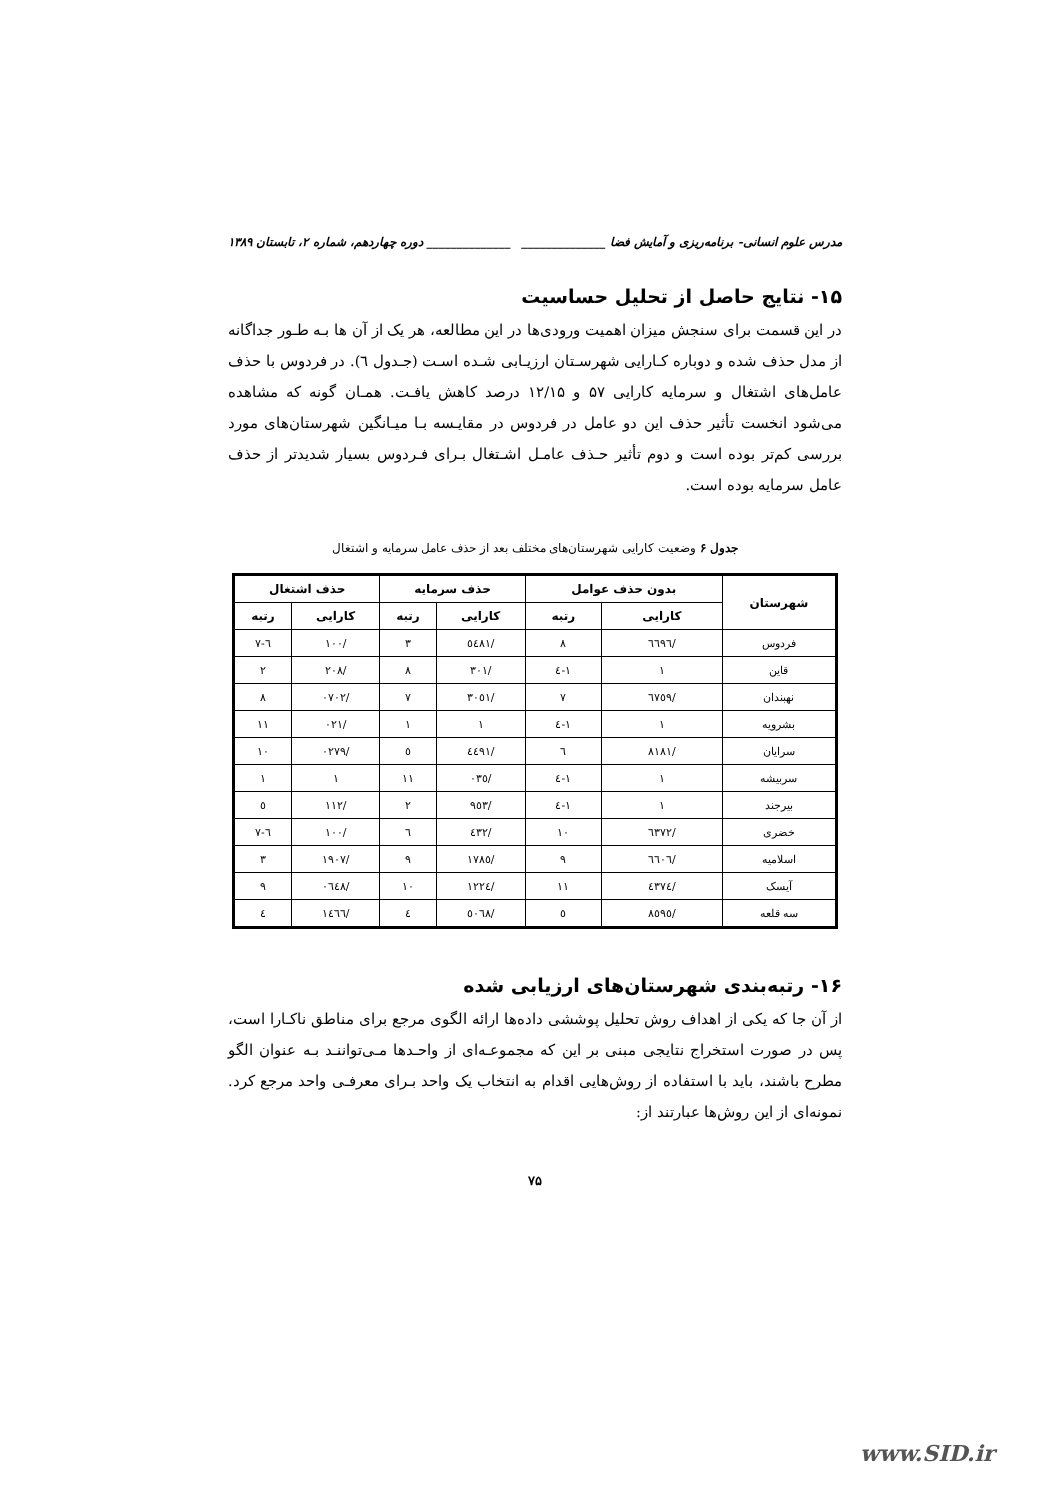مدرس علوم انسانی- برنامه‌ریزی و آمایش فضا ______________ ______________ دوره چهاردهم، شماره ۲، تابستان ۱۳۸۹
۱۵- نتایج حاصل از تحلیل حساسیت
در این قسمت برای سنجش میزان اهمیت ورودی‌ها در این مطالعه، هر یک از آن ها بـه طـور جداگانه از مدل حذف شده و دوباره کـارایی شهرسـتان ارزیـابی شـده اسـت (جـدول ٦). در فردوس با حذف عامل‌های اشتغال و سرمایه کارایی ۵۷ و ۱۲/۱۵ درصد کاهش یافـت. همـان گونه که مشاهده می‌شود انخست تأثیر حذف این دو عامل در فردوس در مقایـسه بـا میـانگین شهرستان‌های مورد بررسی کم‌تر بوده است و دوم تأثیر حـذف عامـل اشـتغال بـرای فـردوس بسیار شدیدتر از حذف عامل سرمایه بوده است.
جدول ۶ وضعیت کارایی شهرستان‌های مختلف بعد از حذف عامل سرمایه و اشتغال
| شهرستان | بدون حذف عوامل | | حذف سرمایه | | حذف اشتغال | |
| --- | --- | --- | --- | --- | --- | --- |
| | کارایی | رتبه | کارایی | رتبه | کارایی | رتبه |
| فردوس | /٦٦٩٦ | ٨ | /٥٤٨١ | ٣ | /١٠٠ | ٦-٧ |
| قاین | ١ | ١-٤ | /٣٠١ | ٨ | /٢٠٨ | ٢ |
| نهبندان | /٦٧٥٩ | ٧ | /٣٠٥١ | ٧ | /٠٧٠٢ | ٨ |
| بشرویه | ١ | ١-٤ | ١ | ١ | /٠٢١ | ١١ |
| سرایان | /٨١٨١ | ٦ | /٤٤٩١ | ٥ | /٠٢٧٩ | ١٠ |
| سربیشه | ١ | ١-٤ | /٠٣٥ | ١١ | ١ | ١ |
| بیرجند | ١ | ١-٤ | /٩٥٣ | ٢ | /١١٢ | ٥ |
| خضری | /٦٣٧٢ | ١٠ | /٤٣٢ | ٦ | /١٠٠ | ٦-٧ |
| اسلامیه | /٦٦٠٦ | ٩ | /١٧٨٥ | ٩ | /١٩٠٧ | ٣ |
| آیسک | /٤٣٧٤ | ١١ | /١٢٢٤ | ١٠ | /٠٦٤٨ | ٩ |
| سه قلعه | /٨٥٩٥ | ٥ | /٥٠٦٨ | ٤ | /١٤٦٦ | ٤ |
۱۶- رتبه‌بندی شهرستان‌های ارزیابی شده
از آن جا که یکی از اهداف روش تحلیل پوششی داده‌ها ارائه الگوی مرجع برای مناطق ناکـارا است، پس در صورت استخراج نتایجی مبنی بر این که مجموعـه‌ای از واحـدها مـی‌تواننـد بـه عنوان الگو مطرح باشند، باید با استفاده از روش‌هایی اقدام به انتخاب یک واحد بـرای معرفـی واحد مرجع کرد. نمونه‌ای از این روش‌ها عبارتند از:
۷۵
www.SID.ir